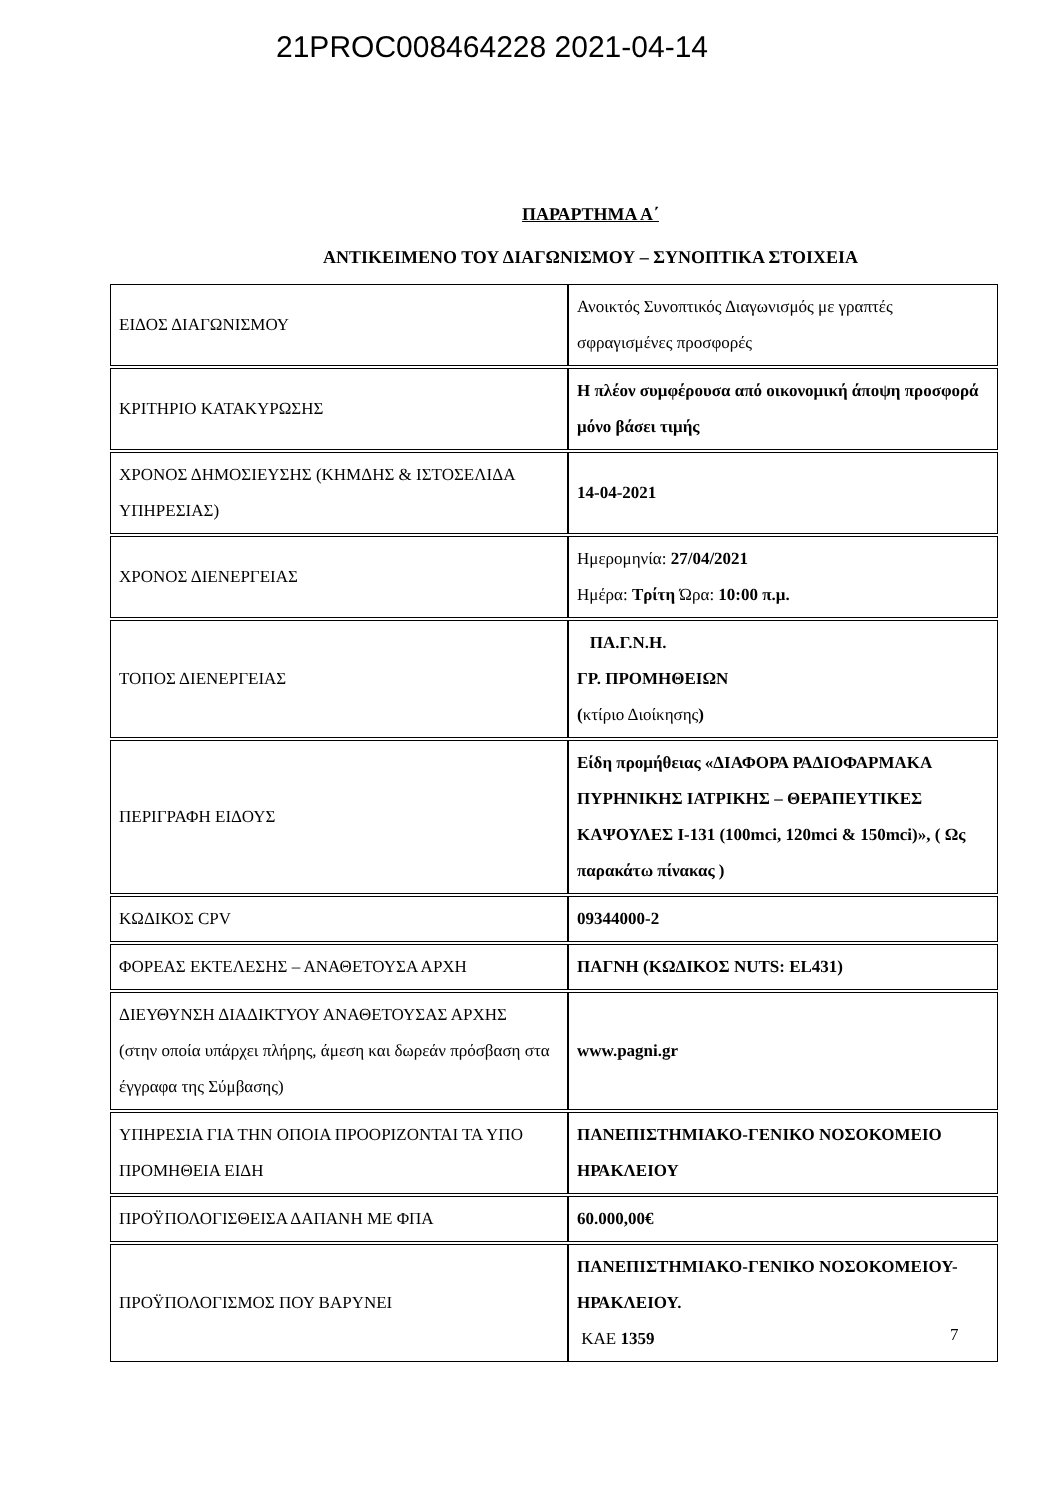21PROC008464228 2021-04-14
ΠΑΡΑΡΤΗΜΑ Α΄
ΑΝΤΙΚΕΙΜΕΝΟ ΤΟΥ ΔΙΑΓΩΝΙΣΜΟΥ – ΣΥΝΟΠΤΙΚΑ ΣΤΟΙΧΕΙΑ
| ΕΙΔΟΣ ΔΙΑΓΩΝΙΣΜΟΥ | Ανοικτός Συνοπτικός Διαγωνισμός με γραπτές σφραγισμένες προσφορές |
| ΚΡΙΤΗΡΙΟ ΚΑΤΑΚΥΡΩΣΗΣ | Η πλέον συμφέρουσα από οικονομική άποψη προσφορά μόνο βάσει τιμής |
| ΧΡΟΝΟΣ ΔΗΜΟΣΙΕΥΣΗΣ (ΚΗΜΔΗΣ & ΙΣΤΟΣΕΛΙΔΑ ΥΠΗΡΕΣΙΑΣ) | 14-04-2021 |
| ΧΡΟΝΟΣ ΔΙΕΝΕΡΓΕΙΑΣ | Ημερομηνία: 27/04/2021 Ημέρα: Τρίτη Ώρα: 10:00 π.μ. |
| ΤΟΠΟΣ ΔΙΕΝΕΡΓΕΙΑΣ | ΠΑ.Γ.Ν.Η. ΓΡ. ΠΡΟΜΗΘΕΙΩΝ ( κτίριο Διοίκησης ) |
| ΠΕΡΙΓΡΑΦΗ ΕΙΔΟΥΣ | Είδη προμήθειας «ΔΙΑΦΟΡΑ ΡΑΔΙΟΦΑΡΜΑΚΑ ΠΥΡΗΝΙΚΗΣ ΙΑΤΡΙΚΗΣ – ΘΕΡΑΠΕΥΤΙΚΕΣ ΚΑΨΟΥΛΕΣ I-131 (100mci, 120mci & 150mci)», ( Ως παρακάτω πίνακας ) |
| ΚΩΔΙΚΟΣ CPV | 09344000-2 |
| ΦΟΡΕΑΣ ΕΚΤΕΛΕΣΗΣ – ΑΝΑΘΕΤΟΥΣΑ ΑΡΧΗ | ΠΑΓΝΗ (ΚΩΔΙΚΟΣ NUTS: EL431) |
| ΔΙΕΥΘΥΝΣΗ ΔΙΑΔΙΚΤΥΟΥ ΑΝΑΘΕΤΟΥΣΑΣ ΑΡΧΗΣ (στην οποία υπάρχει πλήρης, άμεση και δωρεάν πρόσβαση στα έγγραφα της Σύμβασης) | www.pagni.gr |
| ΥΠΗΡΕΣΙΑ ΓΙΑ ΤΗΝ ΟΠΟΙΑ ΠΡΟΟΡΙΖΟΝΤΑΙ ΤΑ ΥΠΟ ΠΡΟΜΗΘΕΙΑ ΕΙΔΗ | ΠΑΝΕΠΙΣΤΗΜΙΑΚΟ-ΓΕΝΙΚΟ ΝΟΣΟΚΟΜΕΙΟ ΗΡΑΚΛΕΙΟΥ |
| ΠΡΟΫΠΟΛΟΓΙΣΘΕΙΣΑ ΔΑΠΑΝΗ ΜΕ ΦΠΑ | 60.000,00€ |
| ΠΡΟΫΠΟΛΟΓΙΣΜΟΣ ΠΟΥ ΒΑΡΥΝΕΙ | ΠΑΝΕΠΙΣΤΗΜΙΑΚΟ-ΓΕΝΙΚΟ ΝΟΣΟΚΟΜΕΙΟΥ- ΗΡΑΚΛΕΙΟΥ. ΚΑΕ 1359 |
7